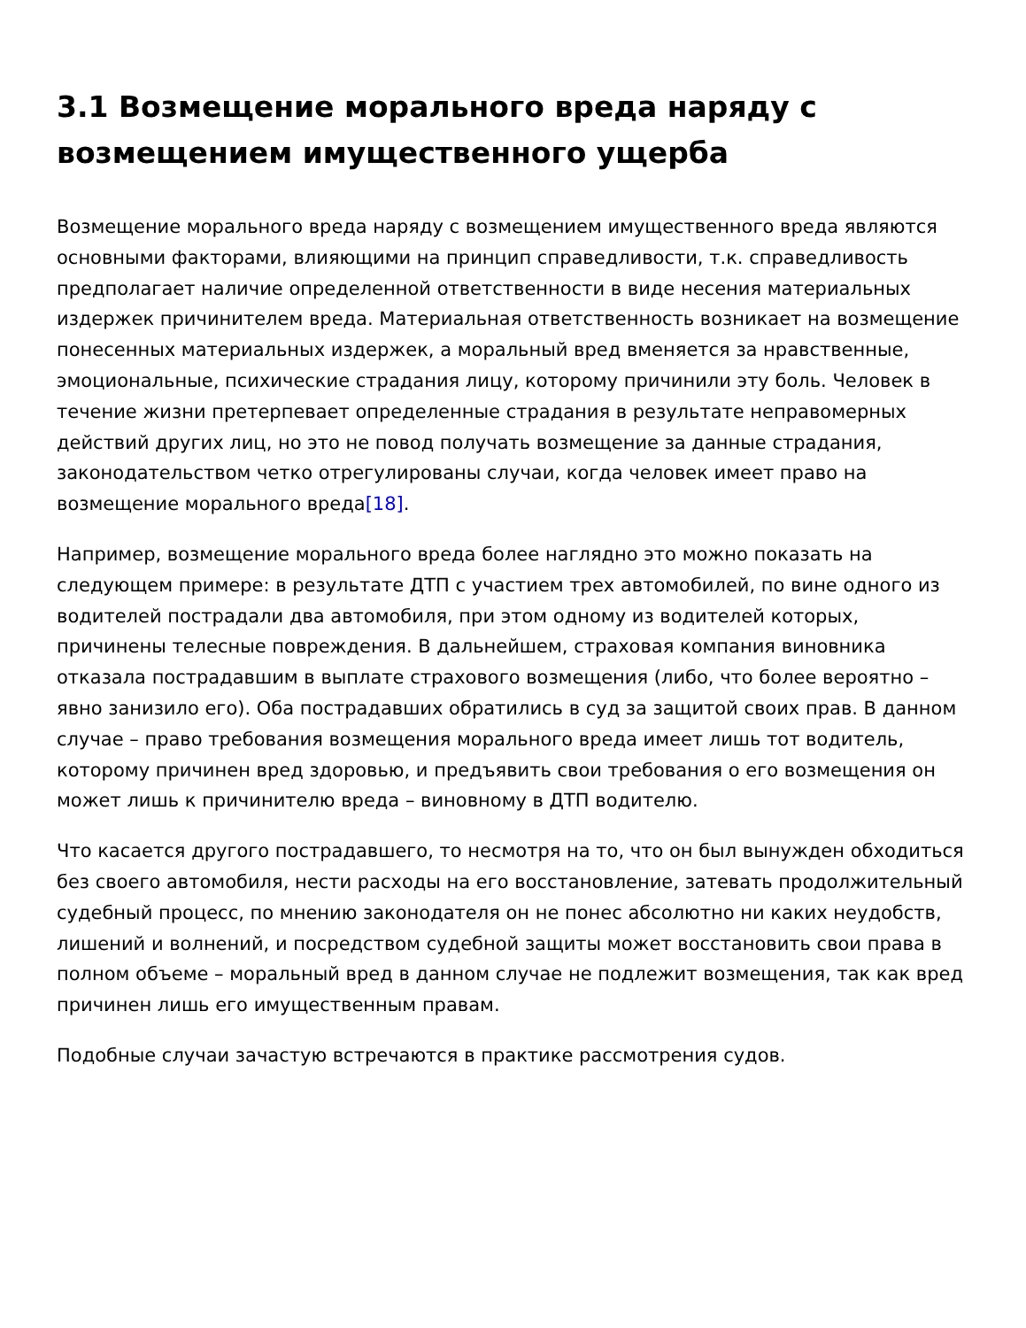3.1 Возмещение морального вреда наряду с возмещением имущественного ущерба
Возмещение морального вреда наряду с возмещением имущественного вреда являются основными факторами, влияющими на принцип справедливости, т.к. справедливость предполагает наличие определенной ответственности в виде несения материальных издержек причинителем вреда. Материальная ответственность возникает на возмещение понесенных материальных издержек, а моральный вред вменяется за нравственные, эмоциональные, психические страдания лицу, которому причинили эту боль. Человек в течение жизни претерпевает определенные страдания в результате неправомерных действий других лиц, но это не повод получать возмещение за данные страдания, законодательством четко отрегулированы случаи, когда человек имеет право на возмещение морального вреда[18].
Например, возмещение морального вреда более наглядно это можно показать на следующем примере: в результате ДТП с участием трех автомобилей, по вине одного из водителей пострадали два автомобиля, при этом одному из водителей которых, причинены телесные повреждения. В дальнейшем, страховая компания виновника отказала пострадавшим в выплате страхового возмещения (либо, что более вероятно – явно занизило его). Оба пострадавших обратились в суд за защитой своих прав. В данном случае – право требования возмещения морального вреда имеет лишь тот водитель, которому причинен вред здоровью, и предъявить свои требования о его возмещения он может лишь к причинителю вреда – виновному в ДТП водителю.
Что касается другого пострадавшего, то несмотря на то, что он был вынужден обходиться без своего автомобиля, нести расходы на его восстановление, затевать продолжительный судебный процесс, по мнению законодателя он не понес абсолютно ни каких неудобств, лишений и волнений, и посредством судебной защиты может восстановить свои права в полном объеме – моральный вред в данном случае не подлежит возмещения, так как вред причинен лишь его имущественным правам.
Подобные случаи зачастую встречаются в практике рассмотрения судов.